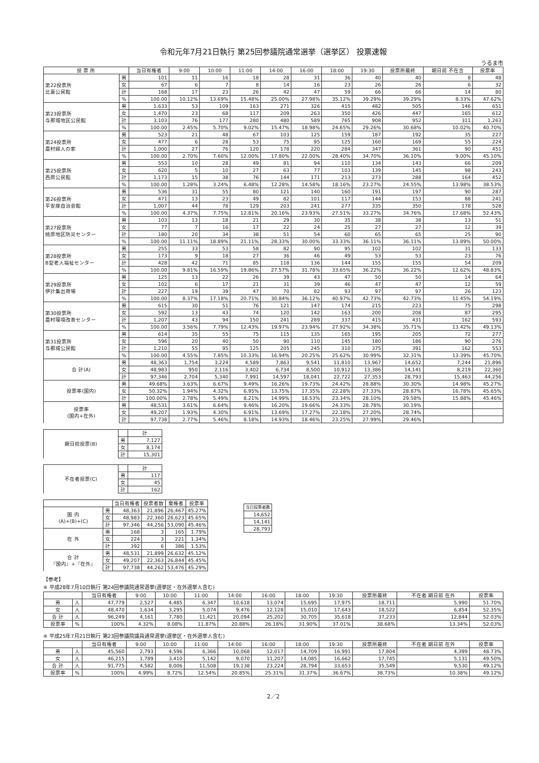令和元年7月21日執行 第25回参議院通常選挙（選挙区） 投票速報
うるま市
| 投 票 所 | | 当日有権者 | 9:00 | 10:00 | 11:00 | 14:00 | 16:00 | 18:00 | 19:30 | 投票所最終 | 期日前 不在含 | 投票率 |
| --- | --- | --- | --- | --- | --- | --- | --- | --- | --- | --- | --- | --- |
| 第22投票所 比嘉公民館 | 男 | 101 | 11 | 16 | 18 | 28 | 31 | 36 | 40 | 40 | 8 | 48 |
| | 女 | 67 | 6 | 7 | 8 | 14 | 16 | 23 | 26 | 26 | 6 | 32 |
| | 計 | 168 | 17 | 23 | 26 | 42 | 47 | 59 | 66 | 66 | 14 | 80 |
| | % | 100.00 | 10.12% | 13.69% | 15.48% | 25.00% | 27.98% | 35.12% | 39.29% | 39.29% | 8.33% | 47.62% |
| 第23投票所 与那城地区公民館 | 男 | 1,633 | 53 | 109 | 163 | 271 | 326 | 415 | 482 | 505 | 146 | 651 |
| | 女 | 1,470 | 23 | 68 | 117 | 209 | 263 | 350 | 426 | 447 | 165 | 612 |
| | 計 | 3,103 | 76 | 177 | 280 | 480 | 589 | 765 | 908 | 952 | 311 | 1,263 |
| | % | 100.00 | 2.45% | 5.70% | 9.02% | 15.47% | 18.98% | 24.65% | 29.26% | 30.68% | 10.02% | 40.70% |
| 第24投票所 農村婦人の家 | 男 | 523 | 21 | 48 | 67 | 103 | 125 | 159 | 187 | 192 | 35 | 227 |
| | 女 | 477 | 6 | 28 | 53 | 75 | 95 | 125 | 160 | 169 | 55 | 224 |
| | 計 | 1,000 | 27 | 76 | 120 | 178 | 220 | 284 | 347 | 361 | 90 | 451 |
| | % | 100.00 | 2.70% | 7.60% | 12.00% | 17.80% | 22.00% | 28.40% | 34.70% | 36.10% | 9.00% | 45.10% |
| 第25投票所 西原公民館 | 男 | 553 | 10 | 28 | 49 | 81 | 94 | 110 | 134 | 143 | 66 | 209 |
| | 女 | 620 | 5 | 10 | 27 | 63 | 77 | 103 | 139 | 145 | 98 | 243 |
| | 計 | 1,173 | 15 | 38 | 76 | 144 | 171 | 213 | 273 | 288 | 164 | 452 |
| | % | 100.00 | 1.28% | 3.24% | 6.48% | 12.28% | 14.58% | 18.16% | 23.27% | 24.55% | 13.98% | 38.53% |
| 第26投票所 平安座自治会館 | 男 | 536 | 31 | 55 | 80 | 121 | 140 | 160 | 191 | 197 | 90 | 287 |
| | 女 | 471 | 13 | 23 | 49 | 82 | 101 | 117 | 144 | 153 | 88 | 241 |
| | 計 | 1,007 | 44 | 78 | 129 | 203 | 241 | 277 | 335 | 350 | 178 | 528 |
| | % | 100.00 | 4.37% | 7.75% | 12.81% | 20.16% | 23.93% | 27.51% | 33.27% | 34.76% | 17.68% | 52.43% |
| 第27投票所 桃原地区防災センター | 男 | 103 | 13 | 18 | 21 | 29 | 30 | 35 | 38 | 38 | 13 | 51 |
| | 女 | 77 | 7 | 16 | 17 | 22 | 24 | 25 | 27 | 27 | 12 | 39 |
| | 計 | 180 | 20 | 34 | 38 | 51 | 54 | 60 | 65 | 65 | 25 | 90 |
| | % | 100.00 | 11.11% | 18.89% | 21.11% | 28.33% | 30.00% | 33.33% | 36.11% | 36.11% | 13.89% | 50.00% |
| 第28投票所 B型老人福祉センター | 男 | 255 | 33 | 53 | 58 | 82 | 90 | 95 | 102 | 102 | 31 | 133 |
| | 女 | 173 | 9 | 18 | 27 | 36 | 46 | 49 | 53 | 53 | 23 | 76 |
| | 計 | 428 | 42 | 71 | 85 | 118 | 136 | 144 | 155 | 155 | 54 | 209 |
| | % | 100.00 | 9.81% | 16.59% | 19.86% | 27.57% | 31.78% | 33.65% | 36.22% | 36.22% | 12.62% | 48.83% |
| 第29投票所 伊計集出荷場 | 男 | 125 | 13 | 22 | 26 | 39 | 43 | 47 | 50 | 50 | 14 | 64 |
| | 女 | 102 | 6 | 17 | 21 | 31 | 39 | 46 | 47 | 47 | 12 | 59 |
| | 計 | 227 | 19 | 39 | 47 | 70 | 82 | 93 | 97 | 97 | 26 | 123 |
| | % | 100.00 | 8.37% | 17.18% | 20.71% | 30.84% | 36.12% | 40.97% | 42.73% | 42.73% | 11.45% | 54.19% |
| 第30投票所 農村環境改善センター | 男 | 615 | 30 | 51 | 76 | 121 | 147 | 174 | 215 | 223 | 75 | 298 |
| | 女 | 592 | 13 | 43 | 74 | 120 | 142 | 163 | 200 | 208 | 87 | 295 |
| | 計 | 1,207 | 43 | 94 | 150 | 241 | 289 | 337 | 415 | 431 | 162 | 593 |
| | % | 100.00 | 3.56% | 7.79% | 12.43% | 19.97% | 23.94% | 27.92% | 34.38% | 35.71% | 13.42% | 49.13% |
| 第31投票所 与那城公民館 | 男 | 614 | 35 | 55 | 75 | 115 | 135 | 165 | 195 | 205 | 72 | 277 |
| | 女 | 596 | 20 | 40 | 50 | 90 | 110 | 145 | 180 | 186 | 90 | 276 |
| | 計 | 1,210 | 55 | 95 | 125 | 205 | 245 | 310 | 375 | 391 | 162 | 553 |
| | % | 100.00 | 4.55% | 7.85% | 10.33% | 16.94% | 20.25% | 25.62% | 30.99% | 32.31% | 13.39% | 45.70% |
| 合 計(A) | 男 | 48,363 | 1,754 | 3,224 | 4,589 | 7,863 | 9,541 | 11,810 | 13,967 | 14,652 | 7,244 | 21,896 |
| | 女 | 48,983 | 950 | 2,116 | 3,402 | 6,734 | 8,500 | 10,912 | 13,386 | 14,141 | 8,219 | 22,360 |
| | 計 | 97,346 | 2,704 | 5,340 | 7,991 | 14,597 | 18,041 | 22,722 | 27,353 | 28,793 | 15,463 | 44,256 |
| 投票率(国内) | 男 | 49.68% | 3.63% | 6.67% | 9.49% | 16.26% | 19.73% | 24.42% | 28.88% | 30.30% | 14.98% | 45.27% |
| | 女 | 50.32% | 1.94% | 4.32% | 6.95% | 13.75% | 17.35% | 22.28% | 27.33% | 28.87% | 16.78% | 45.65% |
| | 計 | 100.00% | 2.78% | 5.49% | 8.21% | 14.99% | 18.53% | 23.34% | 28.10% | 29.58% | 15.88% | 45.46% |
| 投票率 (国内+在外) | 男 | 48,531 | 3.61% | 6.64% | 9.46% | 16.20% | 19.66% | 24.33% | 28.78% | 30.19% | | |
| | 女 | 49,207 | 1.93% | 4.30% | 6.91% | 13.69% | 17.27% | 22.18% | 27.20% | 28.74% | | |
| | 計 | 97,738 | 2.77% | 5.46% | 8.18% | 14.93% | 18.46% | 23.25% | 27.99% | 29.46% | | |
| 期日前投票(B) | | 計 |
| | 男 | 7,127 |
| | 女 | 8,174 |
| | 計 | 15,301 |
| 不在者投票(C) | | 計 |
| | 男 | 117 |
| | 女 | 45 |
| | 計 | 162 |
| | | 当日有権者 | 投票者数 | 棄権者 | 投票率 |
| --- | --- | --- | --- | --- | --- |
| 国 内 (A)+(B)+(C) | 男 | 48,363 | 21,896 | 26,467 | 45.27% |
| | 女 | 48,983 | 22,360 | 26,623 | 45.65% |
| | 計 | 97,346 | 44,256 | 53,090 | 45.46% |
| 在 外 | 男 | 168 | 3 | 165 | 1.79% |
| | 女 | 224 | 3 | 221 | 1.34% |
| | 計 | 392 | 6 | 386 | 1.53% |
| 合 計 『国内』+『在外』 | 男 | 48,531 | 21,899 | 26,632 | 45.12% |
| | 女 | 49,207 | 22,363 | 26,844 | 45.45% |
| | 計 | 97,738 | 44,262 | 53,476 | 45.29% |
| 当日投票者数 |
| --- |
| 14,652 |
| 14,141 |
| 28,793 |
【参考】
※ 平成28年7月10日執行 第24回参議院通常選挙(選挙区・在外選挙人含む)
| | | 当日有権者 | 9:00 | 10:00 | 11:00 | 14:00 | 16:00 | 18:00 | 19:30 | 投票所最終 | 不在者 期日前 在外 | 投票率 |
| --- | --- | --- | --- | --- | --- | --- | --- | --- | --- | --- | --- | --- |
| 男 | 人 | 47,779 | 2,527 | 4,485 | 6,347 | 10,618 | 13,074 | 15,695 | 17,975 | 18,711 | 5,990 | 51.70% |
| 女 | 人 | 48,470 | 1,634 | 3,295 | 5,074 | 9,476 | 12,128 | 15,010 | 17,643 | 18,522 | 6,854 | 52.35% |
| 合 計 | 人 | 96,249 | 4,161 | 7,780 | 11,421 | 20,094 | 25,202 | 30,705 | 35,618 | 37,233 | 12,844 | 52.03% |
| 投票率 | % | 100% | 4.32% | 8.08% | 11.87% | 20.88% | 26.18% | 31.90% | 37.01% | 38.68% | 13.34% | 52.03% |
※ 平成25年7月21日執行 第23回参議院議員通常選挙(選挙区・在外選挙人含む)
| | | 当日有権者 | 9:00 | 10:00 | 11:00 | 14:00 | 16:00 | 18:00 | 19:30 | 投票所最終 | 不在者 期日前 在外 | 投票率 |
| --- | --- | --- | --- | --- | --- | --- | --- | --- | --- | --- | --- | --- |
| 男 | 人 | 45,560 | 2,793 | 4,596 | 6,366 | 10,068 | 12,017 | 14,709 | 16,991 | 17,804 | 4,399 | 48.73% |
| 女 | 人 | 46,215 | 1,789 | 3,410 | 5,142 | 9,070 | 11,207 | 14,085 | 16,662 | 17,745 | 5,131 | 49.50% |
| 合 計 | 人 | 91,775 | 4,582 | 8,006 | 11,508 | 19,138 | 23,224 | 28,794 | 33,653 | 35,549 | 9,530 | 49.12% |
| 投票率 | % | 100% | 4.99% | 8.72% | 12.54% | 20.85% | 25.31% | 31.37% | 36.67% | 38.73% | 10.38% | 49.12% |
2／2